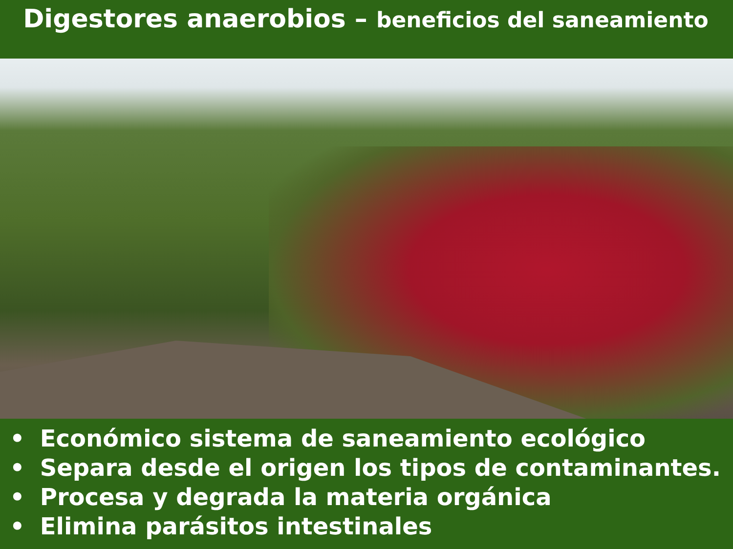Digestores anaerobios – beneficios del saneamiento
• Económico sistema de saneamiento ecológico
• Separa desde el origen los tipos de contaminantes.
• Procesa y degrada la materia orgánica
• Elimina parásitos intestinales